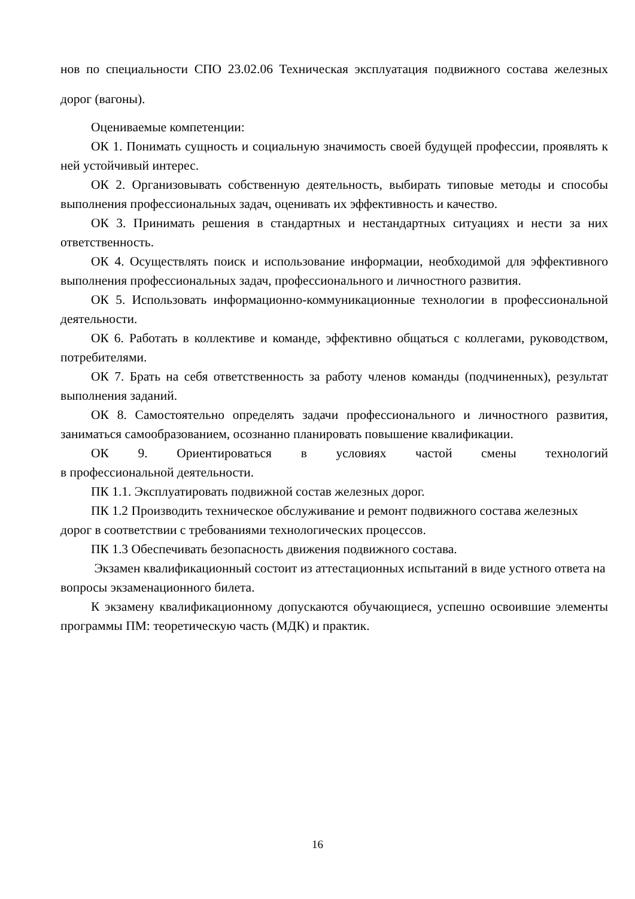нов по специальности СПО 23.02.06 Техническая эксплуатация подвижного состава железных дорог (вагоны).
Оцениваемые компетенции:
ОК 1. Понимать сущность и социальную значимость своей будущей профессии, проявлять к ней устойчивый интерес.
ОК 2. Организовывать собственную деятельность, выбирать типовые методы и способы выполнения профессиональных задач, оценивать их эффективность и качество.
ОК 3. Принимать решения в стандартных и нестандартных ситуациях и нести за них ответственность.
ОК 4. Осуществлять поиск и использование информации, необходимой для эффективного выполнения профессиональных задач, профессионального и личностного развития.
ОК 5. Использовать информационно-коммуникационные технологии в профессиональной деятельности.
ОК 6. Работать в коллективе и команде, эффективно общаться с коллегами, руководством, потребителями.
ОК 7. Брать на себя ответственность за работу членов команды (подчиненных), результат выполнения заданий.
ОК 8. Самостоятельно определять задачи профессионального и личностного развития, заниматься самообразованием, осознанно планировать повышение квалификации.
ОК 9. Ориентироваться в условиях частой смены технологий
в профессиональной деятельности.
ПК 1.1. Эксплуатировать подвижной состав железных дорог.
ПК 1.2 Производить техническое обслуживание и ремонт подвижного состава железных дорог в соответствии с требованиями технологических процессов.
ПК 1.3 Обеспечивать безопасность движения подвижного состава.
Экзамен квалификационный состоит из аттестационных испытаний в виде устного ответа на вопросы экзаменационного билета.
К экзамену квалификационному допускаются обучающиеся, успешно освоившие элементы программы ПМ: теоретическую часть (МДК) и практик.
16